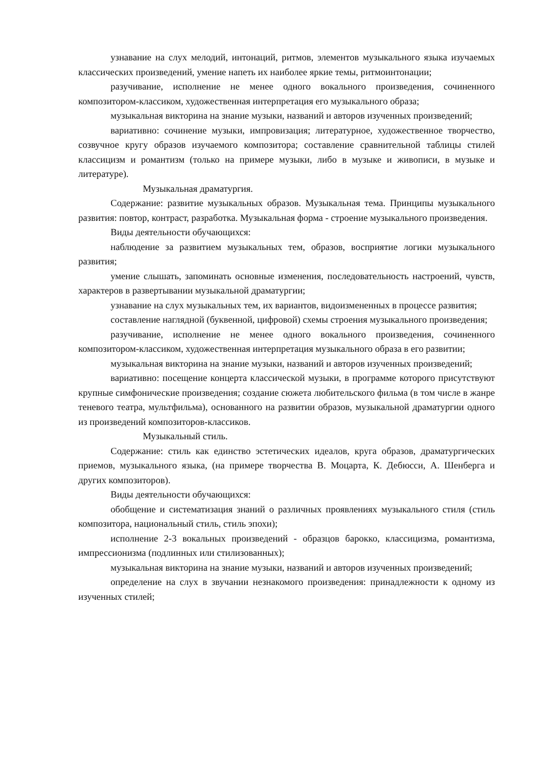узнавание на слух мелодий, интонаций, ритмов, элементов музыкального языка изучаемых классических произведений, умение напеть их наиболее яркие темы, ритмоинтонации;
разучивание, исполнение не менее одного вокального произведения, сочиненного композитором-классиком, художественная интерпретация его музыкального образа;
музыкальная викторина на знание музыки, названий и авторов изученных произведений;
вариативно: сочинение музыки, импровизация; литературное, художественное творчество, созвучное кругу образов изучаемого композитора; составление сравнительной таблицы стилей классицизм и романтизм (только на примере музыки, либо в музыке и живописи, в музыке и литературе).
Музыкальная драматургия.
Содержание: развитие музыкальных образов. Музыкальная тема. Принципы музыкального развития: повтор, контраст, разработка. Музыкальная форма - строение музыкального произведения.
Виды деятельности обучающихся:
наблюдение за развитием музыкальных тем, образов, восприятие логики музыкального развития;
умение слышать, запоминать основные изменения, последовательность настроений, чувств, характеров в развертывании музыкальной драматургии;
узнавание на слух музыкальных тем, их вариантов, видоизмененных в процессе развития;
составление наглядной (буквенной, цифровой) схемы строения музыкального произведения;
разучивание, исполнение не менее одного вокального произведения, сочиненного композитором-классиком, художественная интерпретация музыкального образа в его развитии;
музыкальная викторина на знание музыки, названий и авторов изученных произведений;
вариативно: посещение концерта классической музыки, в программе которого присутствуют крупные симфонические произведения; создание сюжета любительского фильма (в том числе в жанре теневого театра, мультфильма), основанного на развитии образов, музыкальной драматургии одного из произведений композиторов-классиков.
Музыкальный стиль.
Содержание: стиль как единство эстетических идеалов, круга образов, драматургических приемов, музыкального языка, (на примере творчества В. Моцарта, К. Дебюсси, А. Шенберга и других композиторов).
Виды деятельности обучающихся:
обобщение и систематизация знаний о различных проявлениях музыкального стиля (стиль композитора, национальный стиль, стиль эпохи);
исполнение 2-3 вокальных произведений - образцов барокко, классицизма, романтизма, импрессионизма (подлинных или стилизованных);
музыкальная викторина на знание музыки, названий и авторов изученных произведений;
определение на слух в звучании незнакомого произведения: принадлежности к одному из изученных стилей;